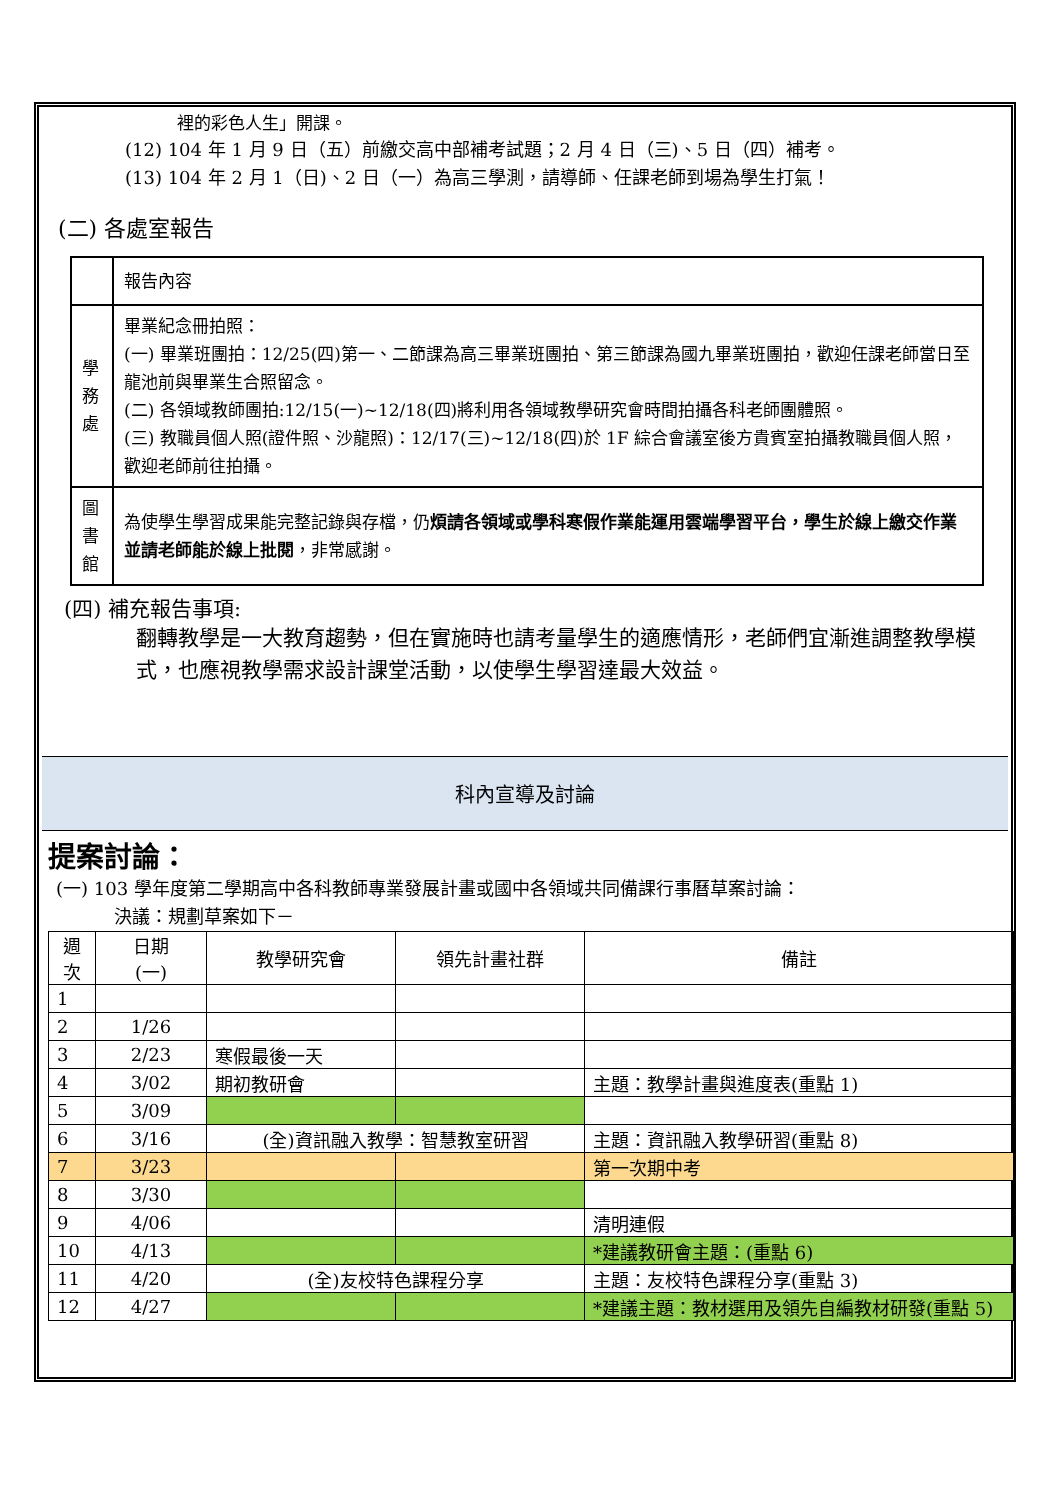裡的彩色人生」開課。
(12) 104 年 1 月 9 日（五）前繳交高中部補考試題；2 月 4 日（三)、5 日（四）補考。
(13) 104 年 2 月 1（日)、2 日（一）為高三學測，請導師、任課老師到場為學生打氣！
(二) 各處室報告
| | 報告內容 |
| 學 務 處 | 畢業紀念冊拍照： (一) 畢業班團拍：12/25(四)第一、二節課為高三畢業班團拍、第三節課為國九畢業班團拍，歡迎任課老師當日至龍池前與畢業生合照留念。 (二) 各領域教師團拍:12/15(一)~12/18(四)將利用各領域教學研究會時間拍攝各科老師團體照。 (三) 教職員個人照(證件照、沙龍照)：12/17(三)~12/18(四)於 1F 綜合會議室後方貴賓室拍攝教職員個人照，歡迎老師前往拍攝。 |
| 圖 書 館 | 為使學生學習成果能完整記錄與存檔，仍 煩請各領域或學科寒假作業能運用雲端學習平台，學生於線上繳交作業並請老師能於線上批閱 ，非常感謝。 |
(四) 補充報告事項:
翻轉教學是一大教育趨勢，但在實施時也請考量學生的適應情形，老師們宜漸進調整教學模式，也應視教學需求設計課堂活動，以使學生學習達最大效益。
科內宣導及討論
提案討論：
(一) 103 學年度第二學期高中各科教師專業發展計畫或國中各領域共同備課行事曆草案討論：
決議：規劃草案如下－
| 週 次 | 日期 (一) | 教學研究會 | 領先計畫社群 | 備註 |
| --- | --- | --- | --- | --- |
| 1 | | | | |
| 2 | 1/26 | | | |
| 3 | 2/23 | 寒假最後一天 | | |
| 4 | 3/02 | 期初教研會 | | 主題：教學計畫與進度表(重點 1) |
| 5 | 3/09 | | | |
| 6 | 3/16 | (全)資訊融入教學：智慧教室研習 | | 主題：資訊融入教學研習(重點 8) |
| 7 | 3/23 | | | 第一次期中考 |
| 8 | 3/30 | | | |
| 9 | 4/06 | | | 清明連假 |
| 10 | 4/13 | | | *建議教研會主題：(重點 6) |
| 11 | 4/20 | (全)友校特色課程分享 | | 主題：友校特色課程分享(重點 3) |
| 12 | 4/27 | | | *建議主題：教材選用及領先自編教材研發(重點 5) |